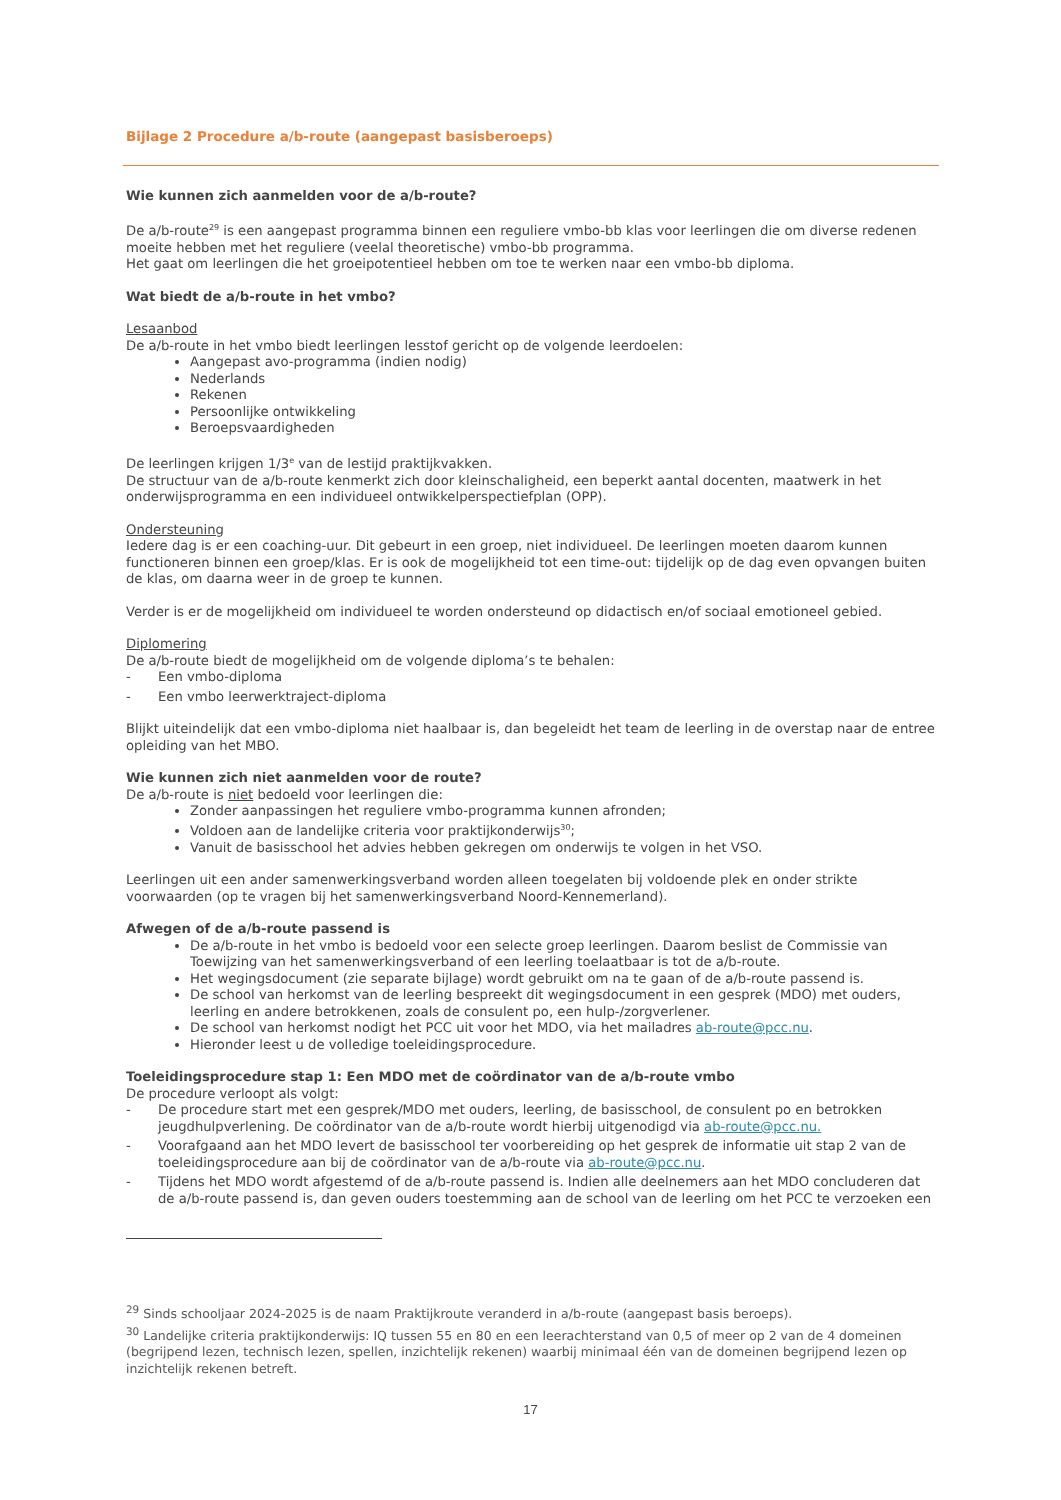Bijlage 2 Procedure a/b-route (aangepast basisberoeps)
Wie kunnen zich aanmelden voor de a/b-route?
De a/b-route<sup>29</sup> is een aangepast programma binnen een reguliere vmbo-bb klas voor leerlingen die om diverse redenen moeite hebben met het reguliere (veelal theoretische) vmbo-bb programma.
Het gaat om leerlingen die het groeipotentieel hebben om toe te werken naar een vmbo-bb diploma.
Wat biedt de a/b-route in het vmbo?
Lesaanbod
De a/b-route in het vmbo biedt leerlingen lesstof gericht op de volgende leerdoelen:
Aangepast avo-programma (indien nodig)
Nederlands
Rekenen
Persoonlijke ontwikkeling
Beroepsvaardigheden
De leerlingen krijgen 1/3<sup>e</sup> van de lestijd praktijkvakken.
De structuur van de a/b-route kenmerkt zich door kleinschaligheid, een beperkt aantal docenten, maatwerk in het onderwijsprogramma en een individueel ontwikkelperspectiefplan (OPP).
Ondersteuning
Iedere dag is er een coaching-uur. Dit gebeurt in een groep, niet individueel. De leerlingen moeten daarom kunnen functioneren binnen een groep/klas. Er is ook de mogelijkheid tot een time-out: tijdelijk op de dag even opvangen buiten de klas, om daarna weer in de groep te kunnen.
Verder is er de mogelijkheid om individueel te worden ondersteund op didactisch en/of sociaal emotioneel gebied.
Diplomering
De a/b-route biedt de mogelijkheid om de volgende diploma’s te behalen:
- Een vmbo-diploma
- Een vmbo leerwerktraject-diploma
Blijkt uiteindelijk dat een vmbo-diploma niet haalbaar is, dan begeleidt het team de leerling in de overstap naar de entree opleiding van het MBO.
Wie kunnen zich niet aanmelden voor de route?
De a/b-route is niet bedoeld voor leerlingen die:
Zonder aanpassingen het reguliere vmbo-programma kunnen afronden;
Voldoen aan de landelijke criteria voor praktijkonderwijs<sup>30</sup>;
Vanuit de basisschool het advies hebben gekregen om onderwijs te volgen in het VSO.
Leerlingen uit een ander samenwerkingsverband worden alleen toegelaten bij voldoende plek en onder strikte voorwaarden (op te vragen bij het samenwerkingsverband Noord-Kennemerland).
Afwegen of de a/b-route passend is
De a/b-route in het vmbo is bedoeld voor een selecte groep leerlingen. Daarom beslist de Commissie van Toewijzing van het samenwerkingsverband of een leerling toelaatbaar is tot de a/b-route.
Het wegingsdocument (zie separate bijlage) wordt gebruikt om na te gaan of de a/b-route passend is.
De school van herkomst van de leerling bespreekt dit wegingsdocument in een gesprek (MDO) met ouders, leerling en andere betrokkenen, zoals de consulent po, een hulp-/zorgverlener.
De school van herkomst nodigt het PCC uit voor het MDO, via het mailadres ab-route@pcc.nu.
Hieronder leest u de volledige toeleidingsprocedure.
Toeleidingsprocedure stap 1: Een MDO met de coördinator van de a/b-route vmbo
De procedure verloopt als volgt:
- De procedure start met een gesprek/MDO met ouders, leerling, de basisschool, de consulent po en betrokken jeugdhulpverlening. De coördinator van de a/b-route wordt hierbij uitgenodigd via ab-route@pcc.nu.
- Voorafgaand aan het MDO levert de basisschool ter voorbereiding op het gesprek de informatie uit stap 2 van de toeleidingsprocedure aan bij de coördinator van de a/b-route via ab-route@pcc.nu.
- Tijdens het MDO wordt afgestemd of de a/b-route passend is. Indien alle deelnemers aan het MDO concluderen dat de a/b-route passend is, dan geven ouders toestemming aan de school van de leerling om het PCC te verzoeken een
<sup>29</sup> Sinds schooljaar 2024-2025 is de naam Praktijkroute veranderd in a/b-route (aangepast basis beroeps).
<sup>30</sup> Landelijke criteria praktijkonderwijs: IQ tussen 55 en 80 en een leerachterstand van 0,5 of meer op 2 van de 4 domeinen (begrijpend lezen, technisch lezen, spellen, inzichtelijk rekenen) waarbij minimaal één van de domeinen begrijpend lezen op inzichtelijk rekenen betreft.
17